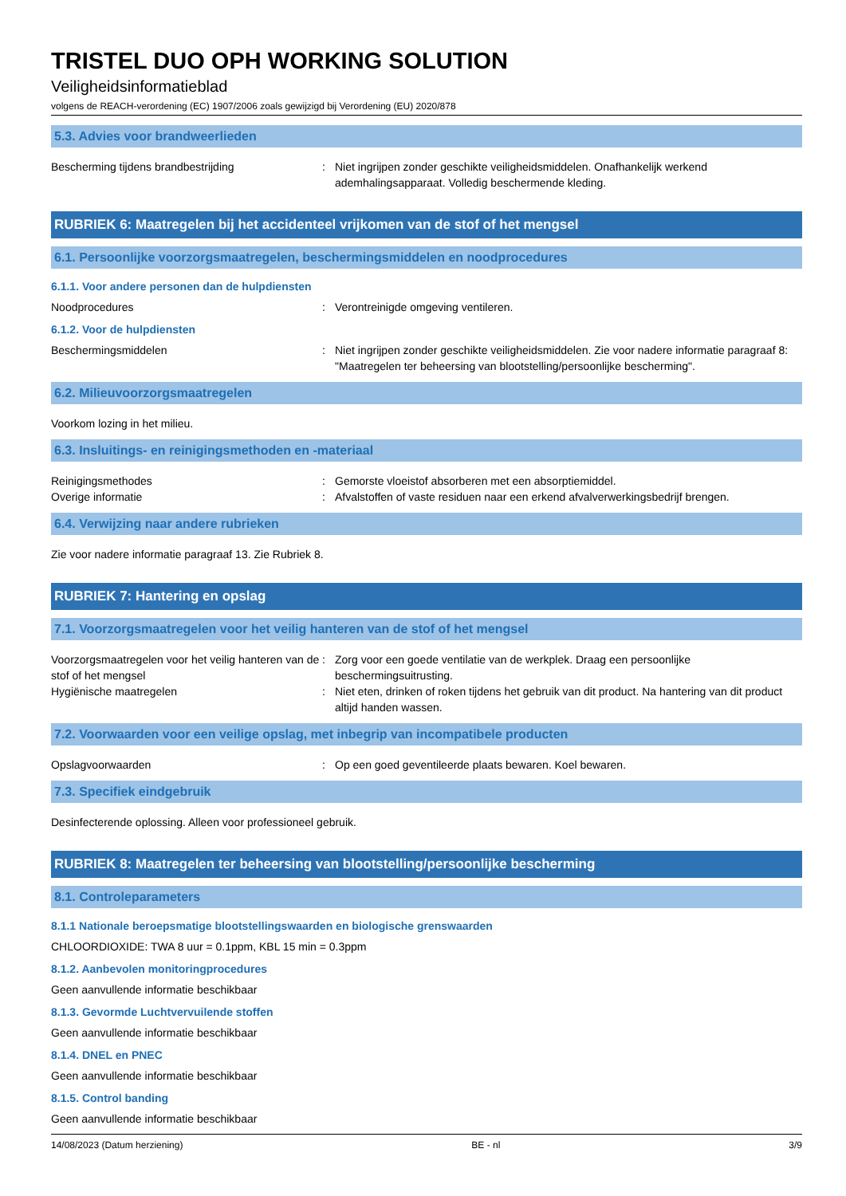TRISTEL DUO OPH WORKING SOLUTION
Veiligheidsinformatieblad
volgens de REACH-verordening (EC) 1907/2006 zoals gewijzigd bij Verordening (EU) 2020/878
5.3. Advies voor brandweerlieden
Bescherming tijdens brandbestrijding : Niet ingrijpen zonder geschikte veiligheidsmiddelen. Onafhankelijk werkend ademhalingsapparaat. Volledig beschermende kleding.
RUBRIEK 6: Maatregelen bij het accidenteel vrijkomen van de stof of het mengsel
6.1. Persoonlijke voorzorgsmaatregelen, beschermingsmiddelen en noodprocedures
6.1.1. Voor andere personen dan de hulpdiensten
Noodprocedures : Verontreinigde omgeving ventileren.
6.1.2. Voor de hulpdiensten
Beschermingsmiddelen : Niet ingrijpen zonder geschikte veiligheidsmiddelen. Zie voor nadere informatie paragraaf 8: "Maatregelen ter beheersing van blootstelling/persoonlijke bescherming".
6.2. Milieuvoorzorgsmaatregelen
Voorkom lozing in het milieu.
6.3. Insluitings- en reinigingsmethoden en -materiaal
Reinigingsmethodes : Gemorste vloeistof absorberen met een absorptiemiddel.
Overige informatie : Afvalstoffen of vaste residuen naar een erkend afvalverwerkingsbedrijf brengen.
6.4. Verwijzing naar andere rubrieken
Zie voor nadere informatie paragraaf 13. Zie Rubriek 8.
RUBRIEK 7: Hantering en opslag
7.1. Voorzorgsmaatregelen voor het veilig hanteren van de stof of het mengsel
Voorzorgsmaatregelen voor het veilig hanteren van de stof of het mengsel
: Zorg voor een goede ventilatie van de werkplek. Draag een persoonlijke beschermingsuitrusting.
Hygiënische maatregelen : Niet eten, drinken of roken tijdens het gebruik van dit product. Na hantering van dit product altijd handen wassen.
7.2. Voorwaarden voor een veilige opslag, met inbegrip van incompatibele producten
Opslagvoorwaarden : Op een goed geventileerde plaats bewaren. Koel bewaren.
7.3. Specifiek eindgebruik
Desinfecterende oplossing. Alleen voor professioneel gebruik.
RUBRIEK 8: Maatregelen ter beheersing van blootstelling/persoonlijke bescherming
8.1. Controleparameters
8.1.1 Nationale beroepsmatige blootstellingswaarden en biologische grenswaarden
CHLOORDIOXIDE: TWA 8 uur = 0.1ppm, KBL 15 min = 0.3ppm
8.1.2. Aanbevolen monitoringprocedures
Geen aanvullende informatie beschikbaar
8.1.3. Gevormde Luchtvervuilende stoffen
Geen aanvullende informatie beschikbaar
8.1.4. DNEL en PNEC
Geen aanvullende informatie beschikbaar
8.1.5. Control banding
Geen aanvullende informatie beschikbaar
14/08/2023 (Datum herziening) BE - nl 3/9